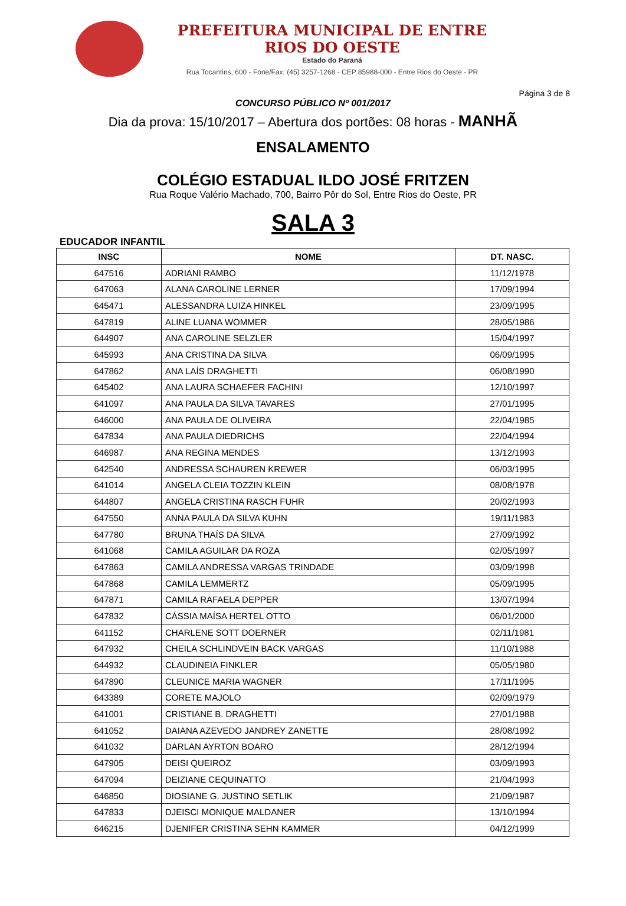PREFEITURA MUNICIPAL DE ENTRE RIOS DO OESTE
Estado do Paraná
Rua Tocantins, 600 - Fone/Fax: (45) 3257-1268 - CEP 85988-000 - Entre Rios do Oeste - PR
Página 3 de 8
CONCURSO PÚBLICO Nº 001/2017
Dia da prova: 15/10/2017 – Abertura dos portões: 08 horas - MANHÃ
ENSALAMENTO
COLÉGIO ESTADUAL ILDO JOSÉ FRITZEN
Rua Roque Valério Machado, 700, Bairro Pôr do Sol, Entre Rios do Oeste, PR
SALA 3
EDUCADOR INFANTIL
| INSC | NOME | DT. NASC. |
| --- | --- | --- |
| 647516 | ADRIANI RAMBO | 11/12/1978 |
| 647063 | ALANA CAROLINE LERNER | 17/09/1994 |
| 645471 | ALESSANDRA LUIZA HINKEL | 23/09/1995 |
| 647819 | ALINE LUANA WOMMER | 28/05/1986 |
| 644907 | ANA CAROLINE SELZLER | 15/04/1997 |
| 645993 | ANA CRISTINA DA SILVA | 06/09/1995 |
| 647862 | ANA LAÍS DRAGHETTI | 06/08/1990 |
| 645402 | ANA LAURA SCHAEFER FACHINI | 12/10/1997 |
| 641097 | ANA PAULA DA SILVA TAVARES | 27/01/1995 |
| 646000 | ANA PAULA DE OLIVEIRA | 22/04/1985 |
| 647834 | ANA PAULA DIEDRICHS | 22/04/1994 |
| 646987 | ANA REGINA MENDES | 13/12/1993 |
| 642540 | ANDRESSA SCHAUREN KREWER | 06/03/1995 |
| 641014 | ANGELA CLEIA TOZZIN KLEIN | 08/08/1978 |
| 644807 | ANGELA CRISTINA RASCH FUHR | 20/02/1993 |
| 647550 | ANNA PAULA DA SILVA KUHN | 19/11/1983 |
| 647780 | BRUNA THAÍS DA SILVA | 27/09/1992 |
| 641068 | CAMILA AGUILAR DA ROZA | 02/05/1997 |
| 647863 | CAMILA ANDRESSA VARGAS TRINDADE | 03/09/1998 |
| 647868 | CAMILA LEMMERTZ | 05/09/1995 |
| 647871 | CAMILA RAFAELA DEPPER | 13/07/1994 |
| 647832 | CÁSSIA MAÍSA HERTEL OTTO | 06/01/2000 |
| 641152 | CHARLENE SOTT DOERNER | 02/11/1981 |
| 647932 | CHEILA SCHLINDVEIN BACK VARGAS | 11/10/1988 |
| 644932 | CLAUDINEIA FINKLER | 05/05/1980 |
| 647890 | CLEUNICE MARIA WAGNER | 17/11/1995 |
| 643389 | CORETE MAJOLO | 02/09/1979 |
| 641001 | CRISTIANE B. DRAGHETTI | 27/01/1988 |
| 641052 | DAIANA AZEVEDO JANDREY ZANETTE | 28/08/1992 |
| 641032 | DARLAN AYRTON BOARO | 28/12/1994 |
| 647905 | DEISI QUEIROZ | 03/09/1993 |
| 647094 | DEIZIANE CEQUINATTO | 21/04/1993 |
| 646850 | DIOSIANE G. JUSTINO SETLIK | 21/09/1987 |
| 647833 | DJEISCI MONIQUE MALDANER | 13/10/1994 |
| 646215 | DJENIFER CRISTINA SEHN KAMMER | 04/12/1999 |